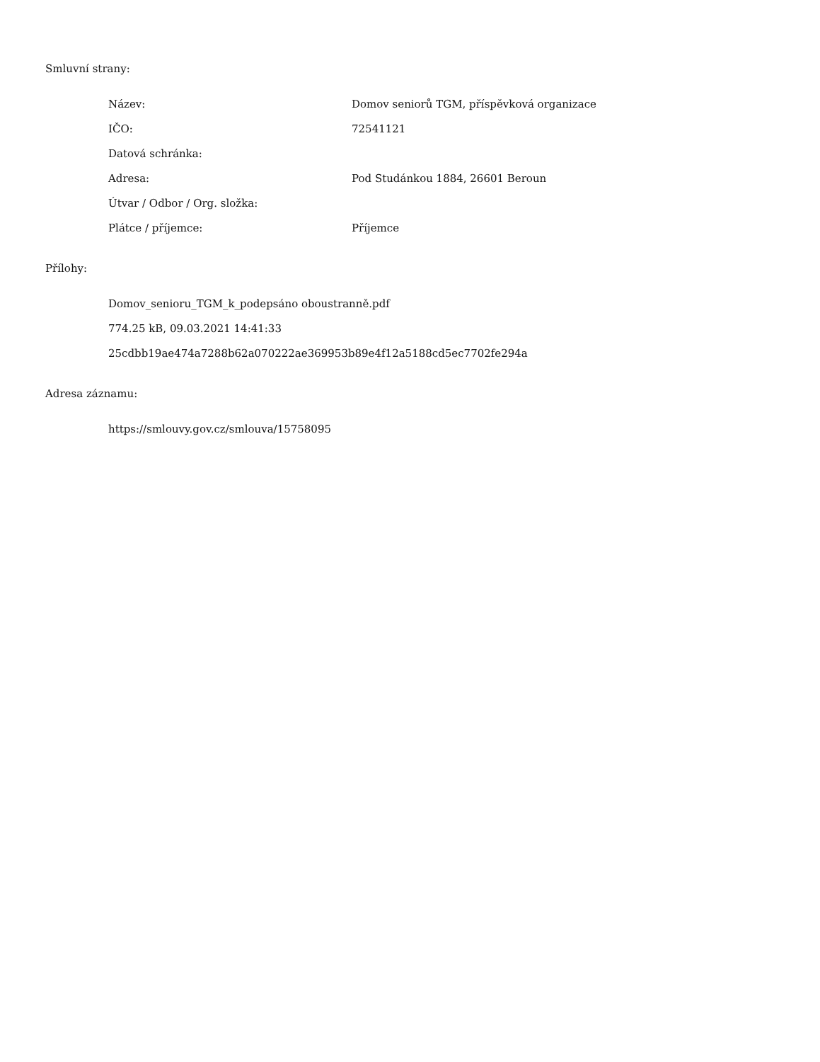Smluvní strany:
| Název: | Domov seniorů TGM, příspěvková organizace |
| IČO: | 72541121 |
| Datová schránka: | |
| Adresa: | Pod Studánkou 1884, 26601 Beroun |
| Útvar / Odbor / Org. složka: | |
| Plátce / příjemce: | Příjemce |
Přílohy:
Domov_senioru_TGM_k_podepsáno oboustranně.pdf
774.25 kB, 09.03.2021 14:41:33
25cdbb19ae474a7288b62a070222ae369953b89e4f12a5188cd5ec7702fe294a
Adresa záznamu:
https://smlouvy.gov.cz/smlouva/15758095